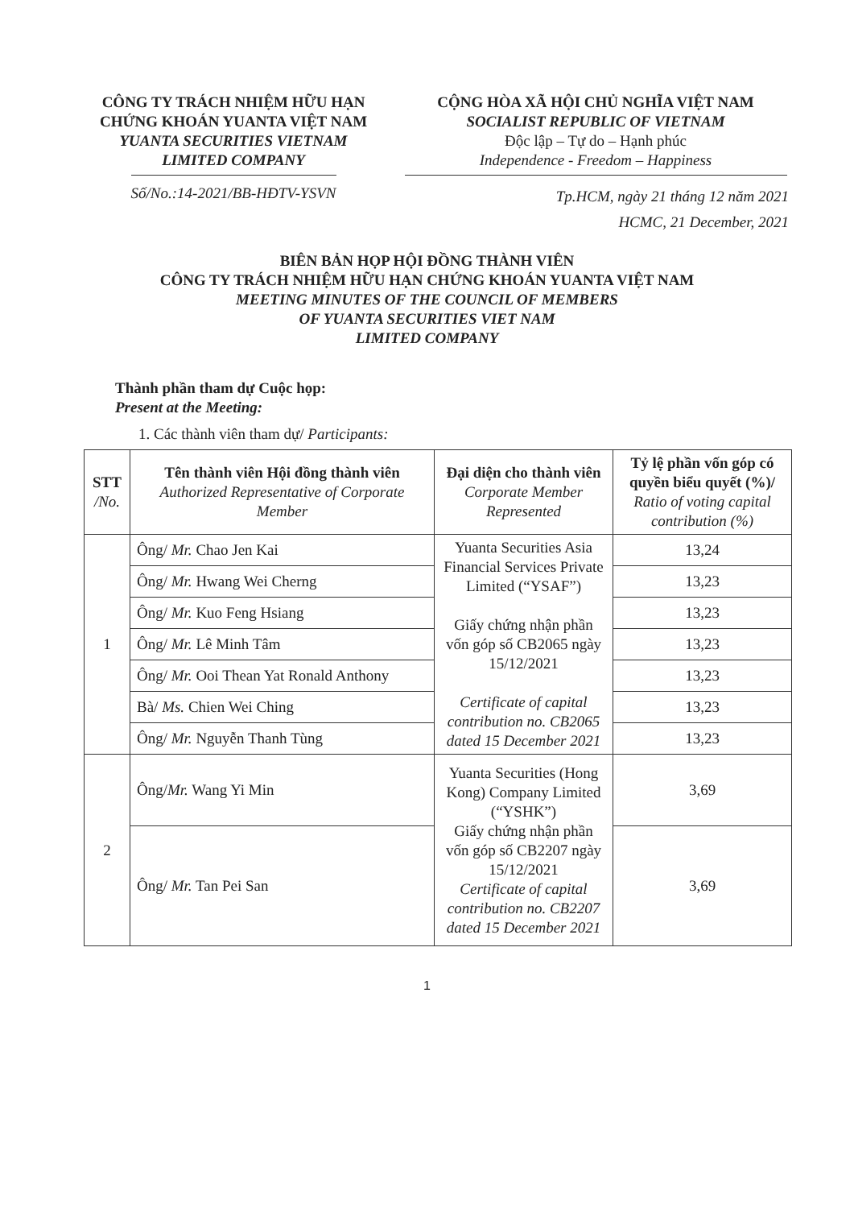CÔNG TY TRÁCH NHIỆM HỮU HẠN
CHỨNG KHOÁN YUANTA VIỆT NAM
YUANTA SECURITIES VIETNAM
LIMITED COMPANY
Số/No.:14-2021/BB-HĐTV-YSVN
CỘNG HÒA XÃ HỘI CHỦ NGHĨA VIỆT NAM
SOCIALIST REPUBLIC OF VIETNAM
Độc lập – Tự do – Hạnh phúc
Independence - Freedom – Happiness
Tp.HCM, ngày 21 tháng 12 năm 2021
HCMC, 21 December, 2021
BIÊN BẢN HỌP HỘI ĐỒNG THÀNH VIÊN
CÔNG TY TRÁCH NHIỆM HỮU HẠN CHỨNG KHOÁN YUANTA VIỆT NAM
MEETING MINUTES OF THE COUNCIL OF MEMBERS
OF YUANTA SECURITIES VIET NAM
LIMITED COMPANY
Thành phần tham dự Cuộc họp:
Present at the Meeting:
1. Các thành viên tham dự/ Participants:
| STT /No. | Tên thành viên Hội đồng thành viên Authorized Representative of Corporate Member | Đại diện cho thành viên Corporate Member Represented | Tỷ lệ phần vốn góp có quyền biểu quyết (%)/ Ratio of voting capital contribution (%) |
| --- | --- | --- | --- |
| 1 | Ông/ Mr. Chao Jen Kai | Yuanta Securities Asia Financial Services Private Limited (“YSAF”) Giấy chứng nhận phần vốn góp số CB2065 ngày 15/12/2021 Certificate of capital contribution no. CB2065 dated 15 December 2021 | 13,24 |
| | Ông/ Mr. Hwang Wei Cherng | | 13,23 |
| | Ông/ Mr. Kuo Feng Hsiang | | 13,23 |
| | Ông/ Mr. Lê Minh Tâm | | 13,23 |
| | Ông/ Mr. Ooi Thean Yat Ronald Anthony | | 13,23 |
| | Bà/ Ms. Chien Wei Ching | | 13,23 |
| | Ông/ Mr. Nguyễn Thanh Tùng | | 13,23 |
| 2 | Ông/ Mr. Wang Yi Min | Yuanta Securities (Hong Kong) Company Limited (“YSHK”) Giấy chứng nhận phần vốn góp số CB2207 ngày 15/12/2021 Certificate of capital contribution no. CB2207 dated 15 December 2021 | 3,69 |
| | Ông/ Mr. Tan Pei San | | 3,69 |
1